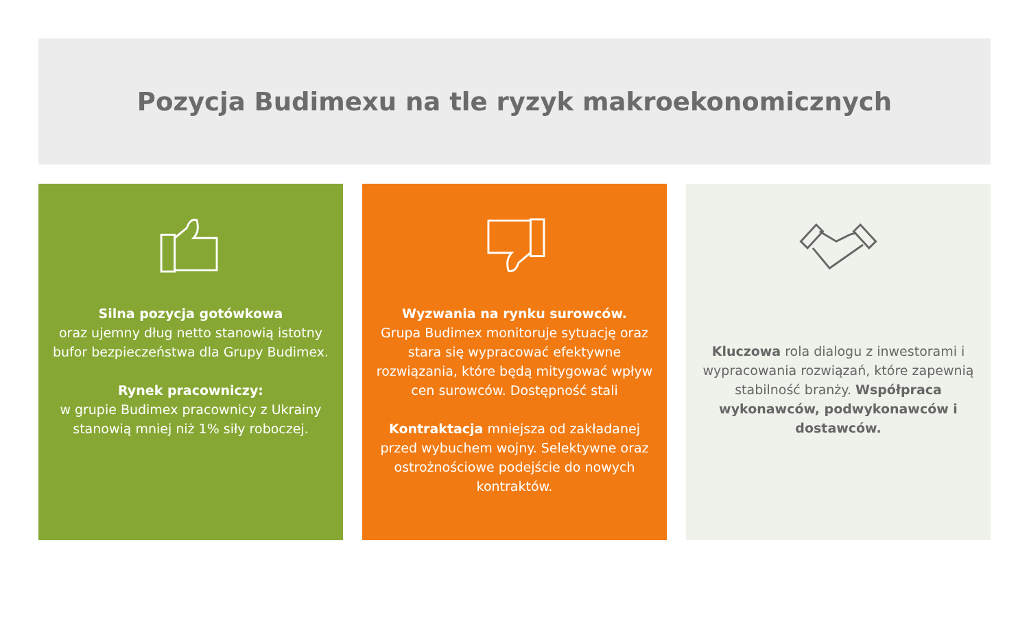Pozycja Budimexu na tle ryzyk makroekonomicznych
Silna pozycja gotówkowa
oraz ujemny dług netto stanowią istotny bufor bezpieczeństwa dla Grupy Budimex.
Rynek pracowniczy:
w grupie Budimex pracownicy z Ukrainy stanowią mniej niż 1% siły roboczej.
Wyzwania na rynku surowców.
Grupa Budimex monitoruje sytuację oraz stara się wypracować efektywne rozwiązania, które będą mitygować wpływ cen surowców. Dostępność stali
Kontraktacja mniejsza od zakładanej przed wybuchem wojny. Selektywne oraz ostrożnościowe podejście do nowych kontraktów.
Kluczowa rola dialogu z inwestorami i wypracowania rozwiązań, które zapewnią stabilność branży. Współpraca wykonawców, podwykonawców i dostawców.